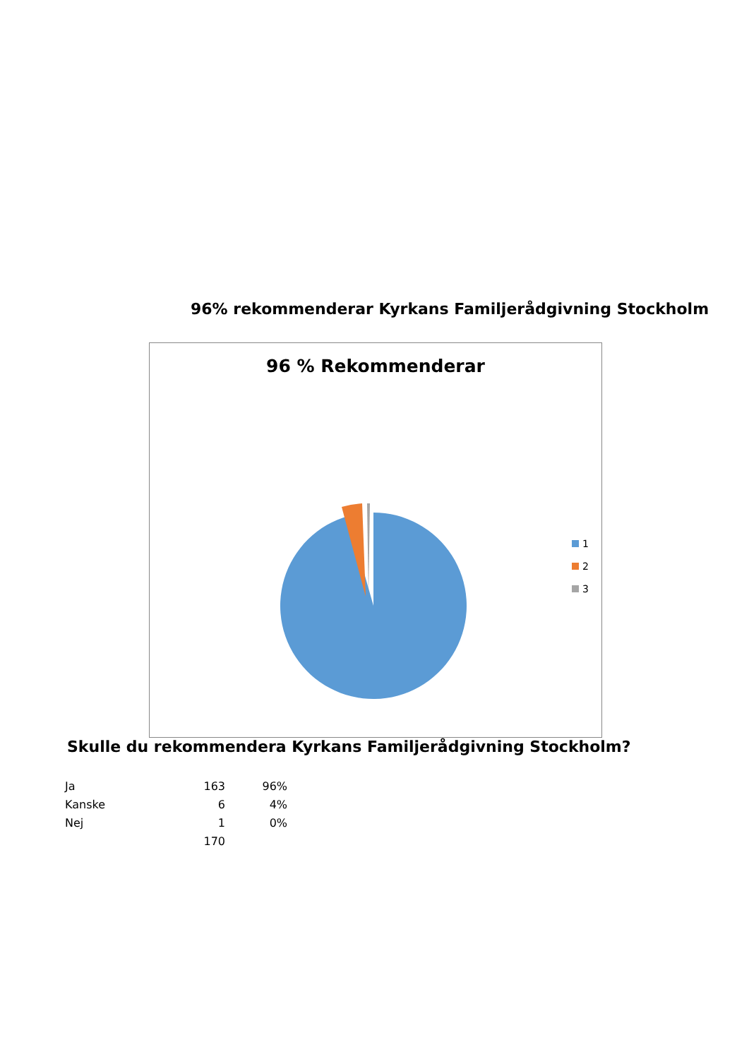96% rekommenderar Kyrkans Familjerådgivning Stockholm
96 % Rekommenderar
1
2
3
Skulle du rekommendera Kyrkans Familjerådgivning Stockholm?
| Ja | 163 | 96% |
| Kanske | 6 | 4% |
| Nej | 1 | 0% |
| | 170 | |